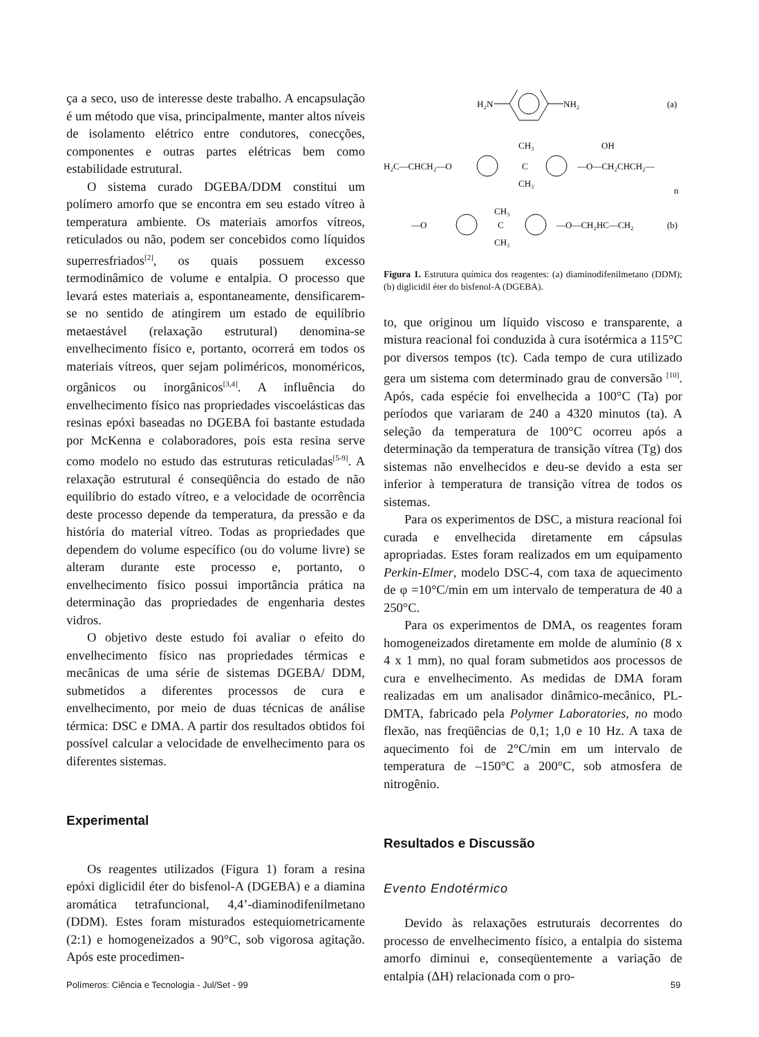ça a seco, uso de interesse deste trabalho. A encapsulação é um método que visa, principalmente, manter altos níveis de isolamento elétrico entre condutores, conecções, componentes e outras partes elétricas bem como estabilidade estrutural.
O sistema curado DGEBA/DDM constitui um polímero amorfo que se encontra em seu estado vítreo à temperatura ambiente. Os materiais amorfos vítreos, reticulados ou não, podem ser concebidos como líquidos superresfriados<sup>[2]</sup>, os quais possuem excesso termodinâmico de volume e entalpia. O processo que levará estes materiais a, espontaneamente, densificarem-se no sentido de atingirem um estado de equilíbrio metaestável (relaxação estrutural) denomina-se envelhecimento físico e, portanto, ocorrerá em todos os materiais vítreos, quer sejam poliméricos, monoméricos, orgânicos ou inorgânicos<sup>[3,4]</sup>. A influência do envelhecimento físico nas propriedades viscoelásticas das resinas epóxi baseadas no DGEBA foi bastante estudada por McKenna e colaboradores, pois esta resina serve como modelo no estudo das estruturas reticuladas<sup>[5-9]</sup>. A relaxação estrutural é conseqüência do estado de não equilíbrio do estado vítreo, e a velocidade de ocorrência deste processo depende da temperatura, da pressão e da história do material vítreo. Todas as propriedades que dependem do volume específico (ou do volume livre) se alteram durante este processo e, portanto, o envelhecimento físico possui importância prática na determinação das propriedades de engenharia destes vidros.
O objetivo deste estudo foi avaliar o efeito do envelhecimento físico nas propriedades térmicas e mecânicas de uma série de sistemas DGEBA/ DDM, submetidos a diferentes processos de cura e envelhecimento, por meio de duas técnicas de análise térmica: DSC e DMA. A partir dos resultados obtidos foi possível calcular a velocidade de envelhecimento para os diferentes sistemas.
Experimental
Os reagentes utilizados (Figura 1) foram a resina epóxi diglicidil éter do bisfenol-A (DGEBA) e a diamina aromática tetrafuncional, 4,4’-diaminodifenilmetano (DDM). Estes foram misturados estequiometricamente (2:1) e homogeneizados a 90°C, sob vigorosa agitação. Após este procedimen-
H₂N
NH₂
(a)
H₂C—CHCH₂—O
CH₃
C
CH₃
—O—CH₂CHCH₂—
OH
n
—O
CH₃
C
CH₃
—O—CH₂HC—CH₂
(b)
Figura 1. Estrutura química dos reagentes: (a) diaminodifenilmetano (DDM); (b) diglicidil éter do bisfenol-A (DGEBA).
to, que originou um líquido viscoso e transparente, a mistura reacional foi conduzida à cura isotérmica a 115°C por diversos tempos (tc). Cada tempo de cura utilizado gera um sistema com determinado grau de conversão <sup>[10]</sup>. Após, cada espécie foi envelhecida a 100°C (Ta) por períodos que variaram de 240 a 4320 minutos (ta). A seleção da temperatura de 100°C ocorreu após a determinação da temperatura de transição vítrea (Tg) dos sistemas não envelhecidos e deu-se devido a esta ser inferior à temperatura de transição vítrea de todos os sistemas.
Para os experimentos de DSC, a mistura reacional foi curada e envelhecida diretamente em cápsulas apropriadas. Estes foram realizados em um equipamento Perkin-Elmer, modelo DSC-4, com taxa de aquecimento de φ =10°C/min em um intervalo de temperatura de 40 a 250°C.
Para os experimentos de DMA, os reagentes foram homogeneizados diretamente em molde de alumínio (8 x 4 x 1 mm), no qual foram submetidos aos processos de cura e envelhecimento. As medidas de DMA foram realizadas em um analisador dinâmico-mecânico, PL-DMTA, fabricado pela Polymer Laboratories, no modo flexão, nas freqüências de 0,1; 1,0 e 10 Hz. A taxa de aquecimento foi de 2°C/min em um intervalo de temperatura de –150°C a 200°C, sob atmosfera de nitrogênio.
Resultados e Discussão
Evento Endotérmico
Devido às relaxações estruturais decorrentes do processo de envelhecimento físico, a entalpia do sistema amorfo diminui e, conseqüentemente a variação de entalpia (ΔH) relacionada com o pro-
Polímeros: Ciência e Tecnologia - Jul/Set - 99
59